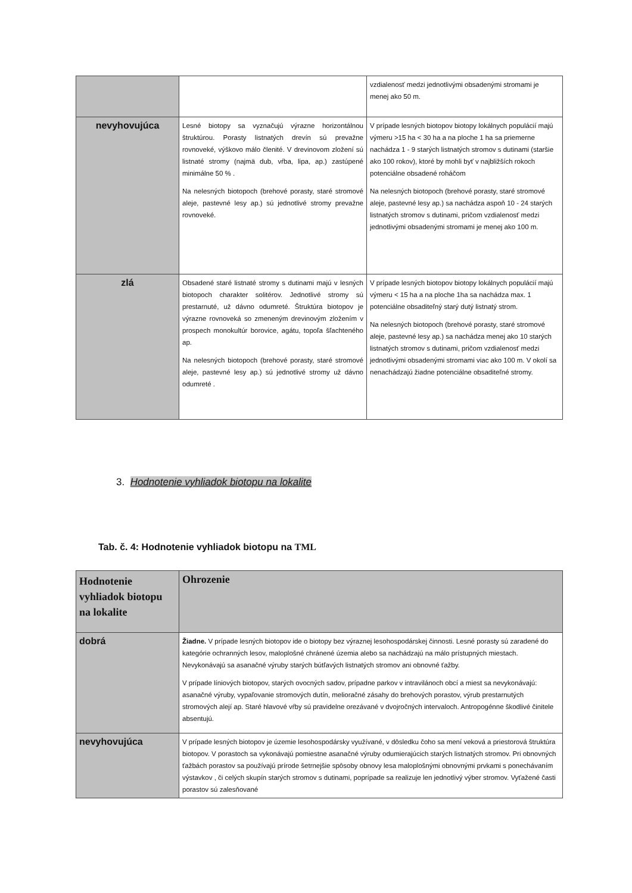| | | vzdialenosť medzi jednotlivými obsadenými stromami je menej ako 50 m. |
| nevyhovujúca | Lesné biotopy sa vyznačujú výrazne horizontálnou štruktúrou. Porasty listnatých drevín sú prevažne rovnoveké, výškovo málo členité. V drevinovom zložení sú listnaté stromy (najmä dub, vŕba, lipa, ap.) zastúpené minimálne 50 % . Na nelesných biotopoch (brehové porasty, staré stromové aleje, pastevné lesy ap.) sú jednotlivé stromy prevažne rovnoveké. | V prípade lesných biotopov biotopy lokálnych populácií majú výmeru >15 ha < 30 ha a na ploche 1 ha sa priemerne nachádza 1 - 9 starých listnatých stromov s dutinami (staršie ako 100 rokov), ktoré by mohli byť v najbližších rokoch potenciálne obsadené roháčom Na nelesných biotopoch (brehové porasty, staré stromové aleje, pastevné lesy ap.) sa nachádza aspoň 10 - 24 starých listnatých stromov s dutinami, pričom vzdialenosť medzi jednotlivými obsadenými stromami je menej ako 100 m. |
| zlá | Obsadené staré listnaté stromy s dutinami majú v lesných biotopoch charakter solitérov. Jednotlivé stromy sú prestarnuté, už dávno odumreté. Štruktúra biotopov je výrazne rovnoveká so zmeneným drevinovým zložením v prospech monokultúr borovice, agátu, topoľa šľachteného ap. Na nelesných biotopoch (brehové porasty, staré stromové aleje, pastevné lesy ap.) sú jednotlivé stromy už dávno odumreté . | V prípade lesných biotopov biotopy lokálnych populácií majú výmeru < 15 ha a na ploche 1ha sa nachádza max. 1 potenciálne obsaditeľný starý dutý listnatý strom. Na nelesných biotopoch (brehové porasty, staré stromové aleje, pastevné lesy ap.) sa nachádza menej ako 10 starých listnatých stromov s dutinami, pričom vzdialenosť medzi jednotlivými obsadenými stromami viac ako 100 m. V okolí sa nenachádzajú žiadne potenciálne obsaditeľné stromy. |
3. Hodnotenie vyhliadok biotopu na lokalite
Tab. č. 4: Hodnotenie vyhliadok biotopu na TML
| Hodnotenie vyhliadok biotopu na lokalite | Ohrozenie |
| --- | --- |
| dobrá | Žiadne. V prípade lesných biotopov ide o biotopy bez výraznej lesohospodárskej činnosti. Lesné porasty sú zaradené do kategórie ochranných lesov, maloplošné chránené územia alebo sa nachádzajú na málo prístupných miestach. Nevykonávajú sa asanačné výruby starých bútľavých listnatých stromov ani obnovné ťažby. V prípade líniových biotopov, starých ovocných sadov, prípadne parkov v intravilánoch obcí a miest sa nevykonávajú: asanačné výruby, vypaľovanie stromových dutín, melioračné zásahy do brehových porastov, výrub prestarnutých stromových alejí ap. Staré hlavové vŕby sú pravidelne orezávané v dvojročných intervaloch. Antropogénne škodlivé činitele absentujú. |
| nevyhovujúca | V prípade lesných biotopov je územie lesohospodársky využívané, v dôsledku čoho sa mení veková a priestorová štruktúra biotopov. V porastoch sa vykonávajú pomiestne asanačné výruby odumierajúcich starých listnatých stromov. Pri obnovných ťažbách porastov sa používajú prírode šetrnejšie spôsoby obnovy lesa maloplošnými obnovnými prvkami s ponechávaním výstavkov , či celých skupín starých stromov s dutinami, poprípade sa realizuje len jednotlivý výber stromov. Vyťažené časti porastov sú zalesňované |